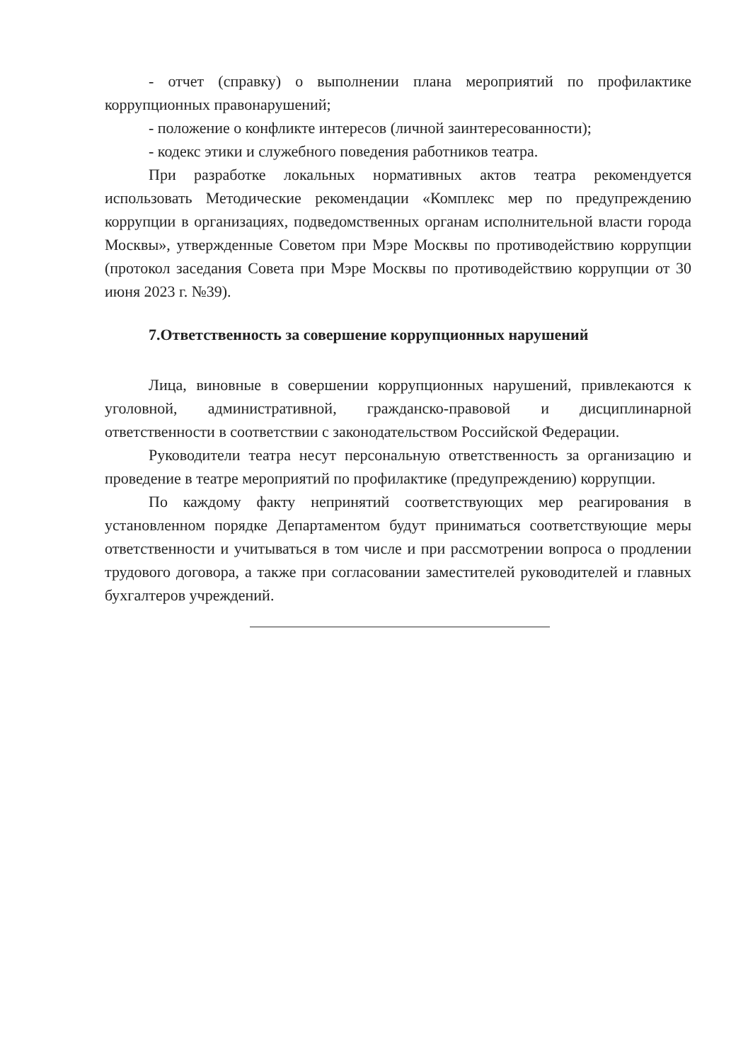- отчет (справку) о выполнении плана мероприятий по профилактике коррупционных правонарушений;
- положение о конфликте интересов (личной заинтересованности);
- кодекс этики и служебного поведения работников театра.
При разработке локальных нормативных актов театра рекомендуется использовать Методические рекомендации «Комплекс мер по предупреждению коррупции в организациях, подведомственных органам исполнительной власти города Москвы», утвержденные Советом при Мэре Москвы по противодействию коррупции (протокол заседания Совета при Мэре Москвы по противодействию коррупции от 30 июня 2023 г. №39).
7.Ответственность за совершение коррупционных нарушений
Лица, виновные в совершении коррупционных нарушений, привлекаются к уголовной, административной, гражданско-правовой и дисциплинарной ответственности в соответствии с законодательством Российской Федерации.
Руководители театра несут персональную ответственность за организацию и проведение в театре мероприятий по профилактике (предупреждению) коррупции.
По каждому факту непринятий соответствующих мер реагирования в установленном порядке Департаментом будут приниматься соответствующие меры ответственности и учитываться в том числе и при рассмотрении вопроса о продлении трудового договора, а также при согласовании заместителей руководителей и главных бухгалтеров учреждений.